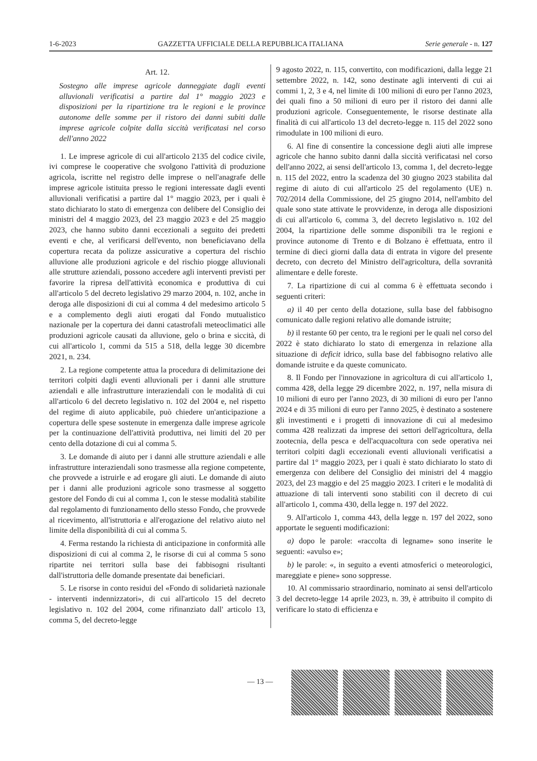1-6-2023 GAZZETTA UFFICIALE DELLA REPUBBLICA ITALIANA Serie generale - n. 127
Art. 12.
Sostegno alle imprese agricole danneggiate dagli eventi alluvionali verificatisi a partire dal 1° maggio 2023 e disposizioni per la ripartizione tra le regioni e le province autonome delle somme per il ristoro dei danni subiti dalle imprese agricole colpite dalla siccità verificatasi nel corso dell'anno 2022
1. Le imprese agricole di cui all'articolo 2135 del codice civile, ivi comprese le cooperative che svolgono l'attività di produzione agricola, iscritte nel registro delle imprese o nell'anagrafe delle imprese agricole istituita presso le regioni interessate dagli eventi alluvionali verificatisi a partire dal 1° maggio 2023, per i quali è stato dichiarato lo stato di emergenza con delibere del Consiglio dei ministri del 4 maggio 2023, del 23 maggio 2023 e del 25 maggio 2023, che hanno subito danni eccezionali a seguito dei predetti eventi e che, al verificarsi dell'evento, non beneficiavano della copertura recata da polizze assicurative a copertura del rischio alluvione alle produzioni agricole e del rischio piogge alluvionali alle strutture aziendali, possono accedere agli interventi previsti per favorire la ripresa dell'attività economica e produttiva di cui all'articolo 5 del decreto legislativo 29 marzo 2004, n. 102, anche in deroga alle disposizioni di cui al comma 4 del medesimo articolo 5 e a complemento degli aiuti erogati dal Fondo mutualistico nazionale per la copertura dei danni catastrofali meteoclimatici alle produzioni agricole causati da alluvione, gelo o brina e siccità, di cui all'articolo 1, commi da 515 a 518, della legge 30 dicembre 2021, n. 234.
2. La regione competente attua la procedura di delimitazione dei territori colpiti dagli eventi alluvionali per i danni alle strutture aziendali e alle infrastrutture interaziendali con le modalità di cui all'articolo 6 del decreto legislativo n. 102 del 2004 e, nel rispetto del regime di aiuto applicabile, può chiedere un'anticipazione a copertura delle spese sostenute in emergenza dalle imprese agricole per la continuazione dell'attività produttiva, nei limiti del 20 per cento della dotazione di cui al comma 5.
3. Le domande di aiuto per i danni alle strutture aziendali e alle infrastrutture interaziendali sono trasmesse alla regione competente, che provvede a istruirle e ad erogare gli aiuti. Le domande di aiuto per i danni alle produzioni agricole sono trasmesse al soggetto gestore del Fondo di cui al comma 1, con le stesse modalità stabilite dal regolamento di funzionamento dello stesso Fondo, che provvede al ricevimento, all'istruttoria e all'erogazione del relativo aiuto nel limite della disponibilità di cui al comma 5.
4. Ferma restando la richiesta di anticipazione in conformità alle disposizioni di cui al comma 2, le risorse di cui al comma 5 sono ripartite nei territori sulla base dei fabbisogni risultanti dall'istruttoria delle domande presentate dai beneficiari.
5. Le risorse in conto residui del «Fondo di solidarietà nazionale - interventi indennizzatori», di cui all'articolo 15 del decreto legislativo n. 102 del 2004, come rifinanziato dall' articolo 13, comma 5, del decreto-legge
9 agosto 2022, n. 115, convertito, con modificazioni, dalla legge 21 settembre 2022, n. 142, sono destinate agli interventi di cui ai commi 1, 2, 3 e 4, nel limite di 100 milioni di euro per l'anno 2023, dei quali fino a 50 milioni di euro per il ristoro dei danni alle produzioni agricole. Conseguentemente, le risorse destinate alla finalità di cui all'articolo 13 del decreto-legge n. 115 del 2022 sono rimodulate in 100 milioni di euro.
6. Al fine di consentire la concessione degli aiuti alle imprese agricole che hanno subito danni dalla siccità verificatasi nel corso dell'anno 2022, ai sensi dell'articolo 13, comma 1, del decreto-legge n. 115 del 2022, entro la scadenza del 30 giugno 2023 stabilita dal regime di aiuto di cui all'articolo 25 del regolamento (UE) n. 702/2014 della Commissione, del 25 giugno 2014, nell'ambito del quale sono state attivate le provvidenze, in deroga alle disposizioni di cui all'articolo 6, comma 3, del decreto legislativo n. 102 del 2004, la ripartizione delle somme disponibili tra le regioni e province autonome di Trento e di Bolzano è effettuata, entro il termine di dieci giorni dalla data di entrata in vigore del presente decreto, con decreto del Ministro dell'agricoltura, della sovranità alimentare e delle foreste.
7. La ripartizione di cui al comma 6 è effettuata secondo i seguenti criteri:
a) il 40 per cento della dotazione, sulla base del fabbisogno comunicato dalle regioni relativo alle domande istruite;
b) il restante 60 per cento, tra le regioni per le quali nel corso del 2022 è stato dichiarato lo stato di emergenza in relazione alla situazione di deficit idrico, sulla base del fabbisogno relativo alle domande istruite e da queste comunicato.
8. Il Fondo per l'innovazione in agricoltura di cui all'articolo 1, comma 428, della legge 29 dicembre 2022, n. 197, nella misura di 10 milioni di euro per l'anno 2023, di 30 milioni di euro per l'anno 2024 e di 35 milioni di euro per l'anno 2025, è destinato a sostenere gli investimenti e i progetti di innovazione di cui al medesimo comma 428 realizzati da imprese dei settori dell'agricoltura, della zootecnia, della pesca e dell'acquacoltura con sede operativa nei territori colpiti dagli eccezionali eventi alluvionali verificatisi a partire dal 1° maggio 2023, per i quali è stato dichiarato lo stato di emergenza con delibere del Consiglio dei ministri del 4 maggio 2023, del 23 maggio e del 25 maggio 2023. I criteri e le modalità di attuazione di tali interventi sono stabiliti con il decreto di cui all'articolo 1, comma 430, della legge n. 197 del 2022.
9. All'articolo 1, comma 443, della legge n. 197 del 2022, sono apportate le seguenti modificazioni:
a) dopo le parole: «raccolta di legname» sono inserite le seguenti: «avulso e»;
b) le parole: «, in seguito a eventi atmosferici o meteorologici, mareggiate e piene» sono soppresse.
10. Al commissario straordinario, nominato ai sensi dell'articolo 3 del decreto-legge 14 aprile 2023, n. 39, è attribuito il compito di verificare lo stato di efficienza e
— 13 —